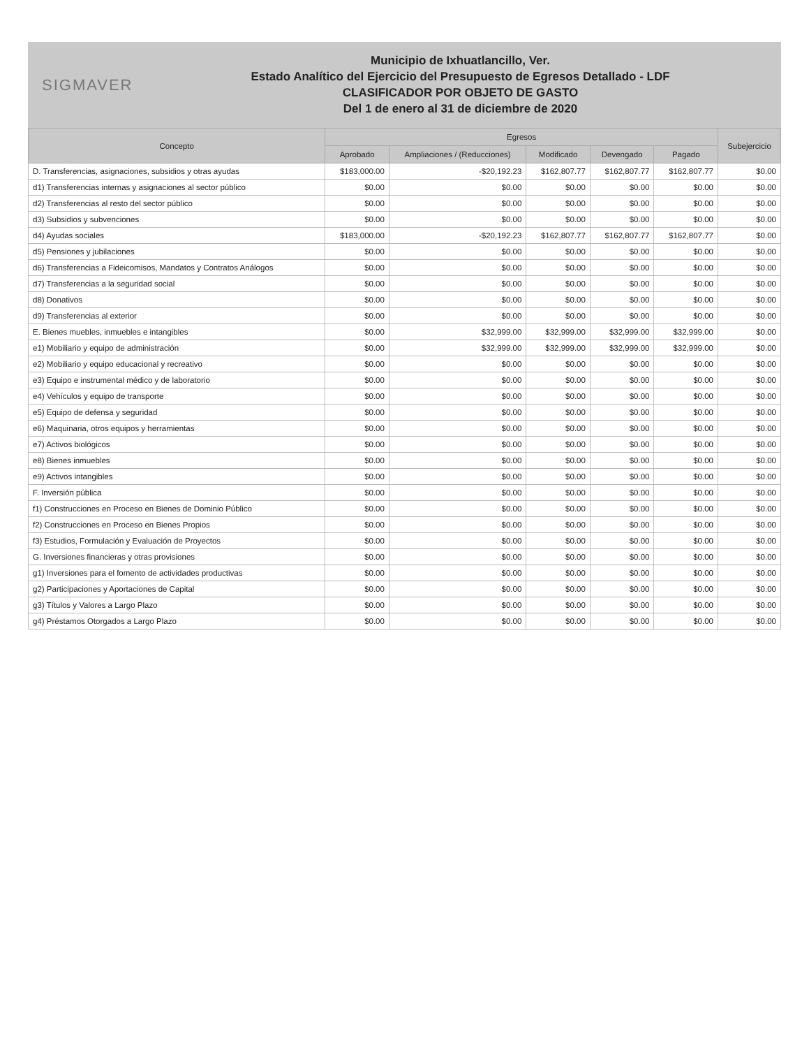SIGMAVER
Municipio de Ixhuatlancillo, Ver.
Estado Analítico del Ejercicio del Presupuesto de Egresos Detallado - LDF
CLASIFICADOR POR OBJETO DE GASTO
Del 1 de enero al 31 de diciembre de 2020
| Concepto | Egresos | | | | | Subejercicio |
| --- | --- | --- | --- | --- | --- | --- |
| | Aprobado | Ampliaciones / (Reducciones) | Modificado | Devengado | Pagado | |
| D. Transferencias, asignaciones, subsidios y otras ayudas | $183,000.00 | -$20,192.23 | $162,807.77 | $162,807.77 | $162,807.77 | $0.00 |
| d1) Transferencias internas y asignaciones al sector público | $0.00 | $0.00 | $0.00 | $0.00 | $0.00 | $0.00 |
| d2) Transferencias al resto del sector público | $0.00 | $0.00 | $0.00 | $0.00 | $0.00 | $0.00 |
| d3) Subsidios y subvenciones | $0.00 | $0.00 | $0.00 | $0.00 | $0.00 | $0.00 |
| d4) Ayudas sociales | $183,000.00 | -$20,192.23 | $162,807.77 | $162,807.77 | $162,807.77 | $0.00 |
| d5) Pensiones y jubilaciones | $0.00 | $0.00 | $0.00 | $0.00 | $0.00 | $0.00 |
| d6) Transferencias a Fideicomisos, Mandatos y Contratos Análogos | $0.00 | $0.00 | $0.00 | $0.00 | $0.00 | $0.00 |
| d7) Transferencias a la seguridad social | $0.00 | $0.00 | $0.00 | $0.00 | $0.00 | $0.00 |
| d8) Donativos | $0.00 | $0.00 | $0.00 | $0.00 | $0.00 | $0.00 |
| d9) Transferencias al exterior | $0.00 | $0.00 | $0.00 | $0.00 | $0.00 | $0.00 |
| E. Bienes muebles, inmuebles e intangibles | $0.00 | $32,999.00 | $32,999.00 | $32,999.00 | $32,999.00 | $0.00 |
| e1) Mobiliario y equipo de administración | $0.00 | $32,999.00 | $32,999.00 | $32,999.00 | $32,999.00 | $0.00 |
| e2) Mobiliario y equipo educacional y recreativo | $0.00 | $0.00 | $0.00 | $0.00 | $0.00 | $0.00 |
| e3) Equipo e instrumental médico y de laboratorio | $0.00 | $0.00 | $0.00 | $0.00 | $0.00 | $0.00 |
| e4) Vehículos y equipo de transporte | $0.00 | $0.00 | $0.00 | $0.00 | $0.00 | $0.00 |
| e5) Equipo de defensa y seguridad | $0.00 | $0.00 | $0.00 | $0.00 | $0.00 | $0.00 |
| e6) Maquinaria, otros equipos y herramientas | $0.00 | $0.00 | $0.00 | $0.00 | $0.00 | $0.00 |
| e7) Activos biológicos | $0.00 | $0.00 | $0.00 | $0.00 | $0.00 | $0.00 |
| e8) Bienes inmuebles | $0.00 | $0.00 | $0.00 | $0.00 | $0.00 | $0.00 |
| e9) Activos intangibles | $0.00 | $0.00 | $0.00 | $0.00 | $0.00 | $0.00 |
| F. Inversión pública | $0.00 | $0.00 | $0.00 | $0.00 | $0.00 | $0.00 |
| f1) Construcciones en Proceso en Bienes de Dominio Público | $0.00 | $0.00 | $0.00 | $0.00 | $0.00 | $0.00 |
| f2) Construcciones en Proceso en Bienes Propios | $0.00 | $0.00 | $0.00 | $0.00 | $0.00 | $0.00 |
| f3) Estudios, Formulación y Evaluación de Proyectos | $0.00 | $0.00 | $0.00 | $0.00 | $0.00 | $0.00 |
| G. Inversiones financieras y otras provisiones | $0.00 | $0.00 | $0.00 | $0.00 | $0.00 | $0.00 |
| g1) Inversiones para el fomento de actividades productivas | $0.00 | $0.00 | $0.00 | $0.00 | $0.00 | $0.00 |
| g2) Participaciones y Aportaciones de Capital | $0.00 | $0.00 | $0.00 | $0.00 | $0.00 | $0.00 |
| g3) Títulos y Valores a Largo Plazo | $0.00 | $0.00 | $0.00 | $0.00 | $0.00 | $0.00 |
| g4) Préstamos Otorgados a Largo Plazo | $0.00 | $0.00 | $0.00 | $0.00 | $0.00 | $0.00 |